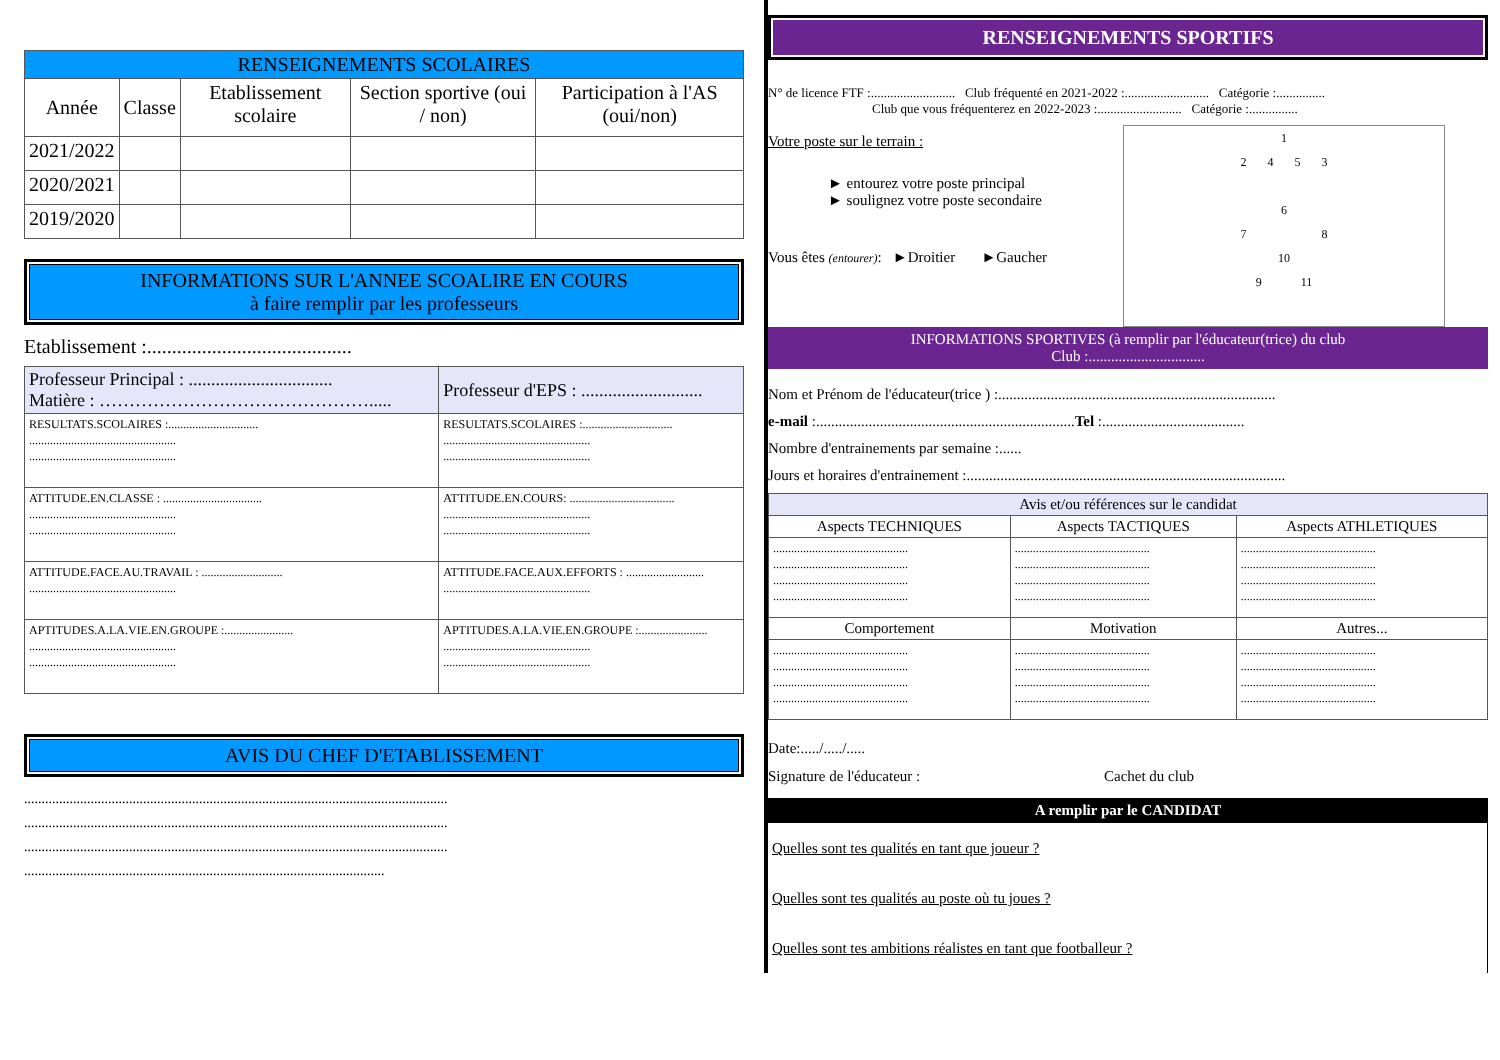| RENSEIGNEMENTS SCOLAIRES | | | | |
| --- | --- | --- | --- | --- |
| Année | Classe | Etablissement scolaire | Section sportive (oui / non) | Participation à l'AS (oui/non) |
| 2021/2022 | | | | |
| 2020/2021 | | | | |
| 2019/2020 | | | | |
INFORMATIONS SUR L'ANNEE SCOALIRE EN COURS
à faire remplir par les professeurs
Etablissement :.........................................
| Professeur Principal : ................................ Matière : ………………………………………..... | Professeur d'EPS : ........................... |
| RESULTATS.SCOLAIRES :.............................. ................................................. ................................................. | RESULTATS.SCOLAIRES :.............................. ................................................. ................................................. |
| ATTITUDE.EN.CLASSE : ................................. ................................................. ................................................. | ATTITUDE.EN.COURS: ................................... ................................................. ................................................. |
| ATTITUDE.FACE.AU.TRAVAIL : ........................... ................................................. | ATTITUDE.FACE.AUX.EFFORTS : .......................... ................................................. |
| APTITUDES.A.LA.VIE.EN.GROUPE :....................... ................................................. ................................................. | APTITUDES.A.LA.VIE.EN.GROUPE :....................... ................................................. ................................................. |
AVIS DU CHEF D'ETABLISSEMENT
.........................................................................................................................
.........................................................................................................................
.........................................................................................................................
.......................................................................................................
RENSEIGNEMENTS SPORTIFS
N° de licence FTF :.......................... Club fréquenté en 2021-2022 :.......................... Catégorie :...............
Club que vous fréquenterez en 2022-2023 :.......................... Catégorie :...............
Votre poste sur le terrain :
► entourez votre poste principal
► soulignez votre poste secondaire
Vous êtes (entourer): ►Droitier ►Gaucher
1
2 4 5 3
6
7 8
10
9 11
INFORMATIONS SPORTIVES (à remplir par l'éducateur(trice) du club
Club :...............................
Nom et Prénom de l'éducateur(trice ) :..........................................................................
e-mail :.....................................................................Tel :......................................
Nombre d'entrainements par semaine :......
Jours et horaires d'entrainement :.....................................................................................
| Avis et/ou références sur le candidat | | |
| --- | --- | --- |
| Aspects TECHNIQUES | Aspects TACTIQUES | Aspects ATHLETIQUES |
| ............................................. ............................................. ............................................. ............................................. | ............................................. ............................................. ............................................. ............................................. | ............................................. ............................................. ............................................. ............................................. |
| Comportement | Motivation | Autres... |
| ............................................. ............................................. ............................................. ............................................. | ............................................. ............................................. ............................................. ............................................. | ............................................. ............................................. ............................................. ............................................. |
Date:...../...../.....
Signature de l'éducateur : Cachet du club
A remplir par le CANDIDAT
Quelles sont tes qualités en tant que joueur ?
Quelles sont tes qualités au poste où tu joues ?
Quelles sont tes ambitions réalistes en tant que footballeur ?